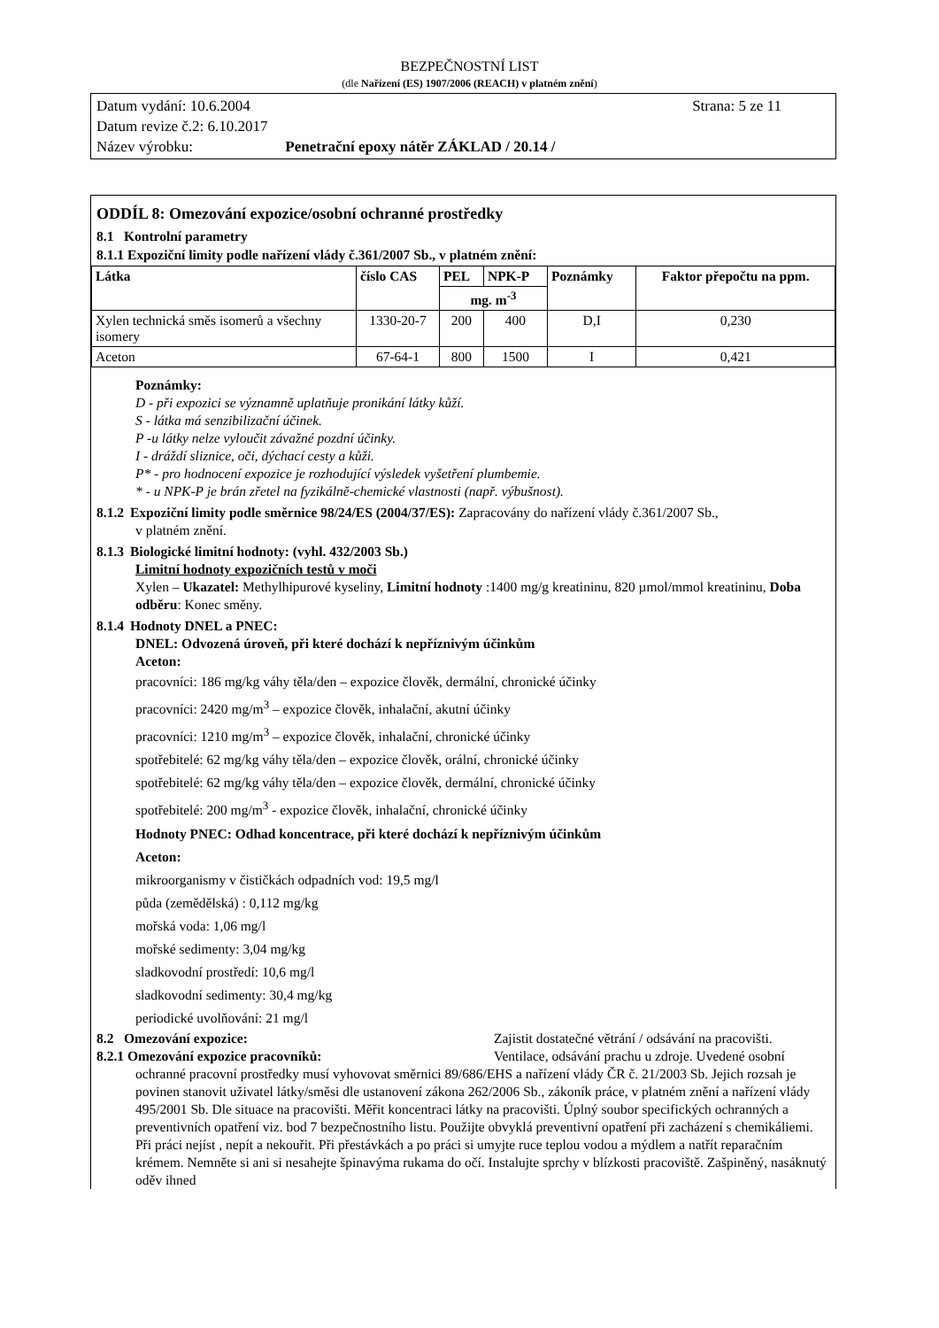BEZPEČNOSTNÍ LIST
(dle Nařízení (ES) 1907/2006 (REACH) v platném znění)
Datum vydání: 10.6.2004 Strana: 5 ze 11
Datum revize č.2: 6.10.2017
Název výrobku: Penetrační epoxy nátěr ZÁKLAD / 20.14 /
ODDÍL 8: Omezování expozice/osobní ochranné prostředky
8.1 Kontrolní parametry
8.1.1 Expoziční limity podle nařízení vlády č.361/2007 Sb., v platném znění:
| Látka | číslo CAS | PEL | NPK-P | Poznámky | Faktor přepočtu na ppm. |
| --- | --- | --- | --- | --- | --- |
| | | mg. m<sup>-3</sup> | | | |
| Xylen technická směs isomerů a všechny isomery | 1330-20-7 | 200 | 400 | D,I | 0,230 |
| Aceton | 67-64-1 | 800 | 1500 | I | 0,421 |
Poznámky:
D - při expozici se významně uplatňuje pronikání látky kůží.
S - látka má senzibilizační účinek.
P -u látky nelze vyloučit závažné pozdní účinky.
I - dráždí sliznice, oči, dýchací cesty a kůži.
P* - pro hodnocení expozice je rozhodující výsledek vyšetření plumbemie.
* - u NPK-P je brán zřetel na fyzikálně-chemické vlastnosti (např. výbušnost).
8.1.2 Expoziční limity podle směrnice 98/24/ES (2004/37/ES): Zapracovány do nařízení vlády č.361/2007 Sb.,
v platném znění.
8.1.3 Biologické limitní hodnoty: (vyhl. 432/2003 Sb.)
Limitní hodnoty expozičních testů v moči
Xylen – Ukazatel: Methylhipurové kyseliny, Limitní hodnoty :1400 mg/g kreatininu, 820 µmol/mmol kreatininu, Doba odběru: Konec směny.
8.1.4 Hodnoty DNEL a PNEC:
DNEL: Odvozená úroveň, při které dochází k nepříznivým účinkům
Aceton:
pracovníci: 186 mg/kg váhy těla/den – expozice člověk, dermální, chronické účinky
pracovníci: 2420 mg/m<sup>3</sup> – expozice člověk, inhalační, akutní účinky
pracovníci: 1210 mg/m<sup>3</sup> – expozice člověk, inhalační, chronické účinky
spotřebitelé: 62 mg/kg váhy těla/den – expozice člověk, orální, chronické účinky
spotřebitelé: 62 mg/kg váhy těla/den – expozice člověk, dermální, chronické účinky
spotřebitelé: 200 mg/m<sup>3</sup> - expozice člověk, inhalační, chronické účinky
Hodnoty PNEC: Odhad koncentrace, při které dochází k nepříznivým účinkům
Aceton:
mikroorganismy v čističkách odpadních vod: 19,5 mg/l
půda (zemědělská) : 0,112 mg/kg
mořská voda: 1,06 mg/l
mořské sedimenty: 3,04 mg/kg
sladkovodní prostředí: 10,6 mg/l
sladkovodní sedimenty: 30,4 mg/kg
periodické uvolňování: 21 mg/l
8.2 Omezování expozice: Zajistit dostatečné větrání / odsávání na pracovišti.
8.2.1 Omezování expozice pracovníků: Ventilace, odsávání prachu u zdroje. Uvedené osobní
ochranné pracovní prostředky musí vyhovovat směrnici 89/686/EHS a nařízení vlády ČR č. 21/2003 Sb. Jejich rozsah je povinen stanovit uživatel látky/směsi dle ustanovení zákona 262/2006 Sb., zákoník práce, v platném znění a nařízení vlády 495/2001 Sb. Dle situace na pracovišti. Měřit koncentraci látky na pracovišti. Úplný soubor specifických ochranných a preventivních opatření viz. bod 7 bezpečnostního listu. Použijte obvyklá preventivní opatření při zacházení s chemikáliemi. Při práci nejíst , nepít a nekouřit. Při přestávkách a po práci si umyjte ruce teplou vodou a mýdlem a natřít reparačním krémem. Nemněte si ani si nesahejte špinavýma rukama do očí. Instalujte sprchy v blízkosti pracoviště. Zašpiněný, nasáknutý oděv ihned